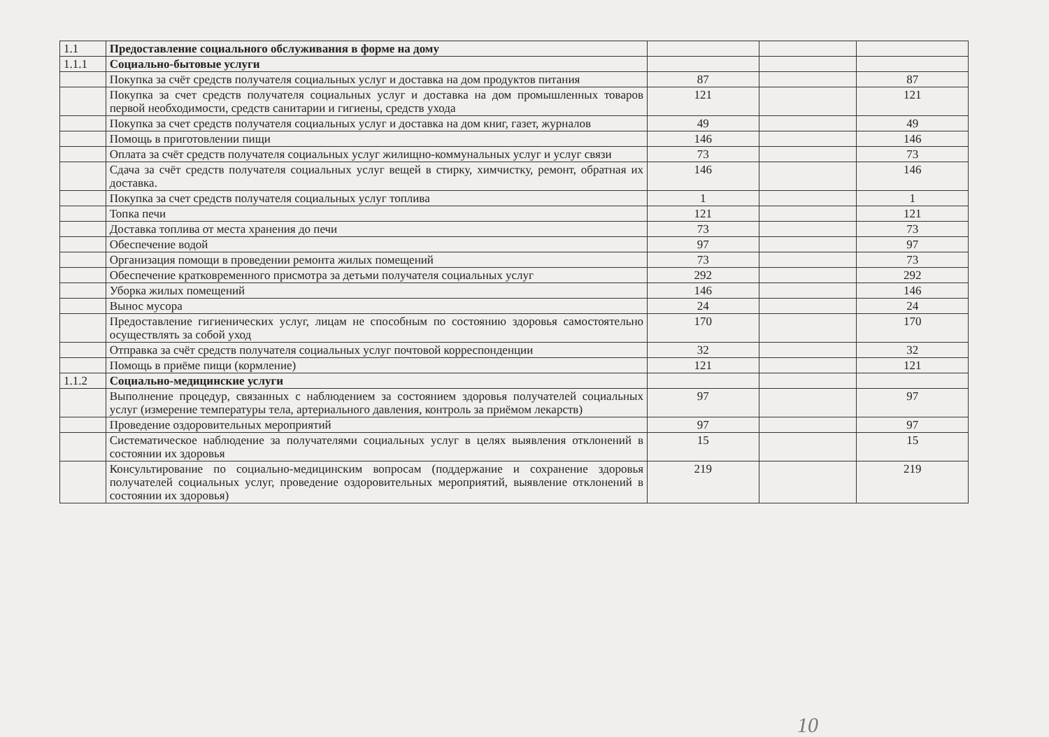| 1.1 | Предоставление социального обслуживания в форме на дому | | | |
| 1.1.1 | Социально-бытовые услуги | | | |
| | Покупка за счёт средств получателя социальных услуг и доставка на дом продуктов питания | 87 | | 87 |
| | Покупка за счет средств получателя социальных услуг и доставка на дом промышленных товаров первой необходимости, средств санитарии и гигиены, средств ухода | 121 | | 121 |
| | Покупка за счет средств получателя социальных услуг и доставка на дом книг, газет, журналов | 49 | | 49 |
| | Помощь в приготовлении пищи | 146 | | 146 |
| | Оплата за счёт средств получателя социальных услуг жилищно-коммунальных услуг и услуг связи | 73 | | 73 |
| | Сдача за счёт средств получателя социальных услуг вещей в стирку, химчистку, ремонт, обратная их доставка. | 146 | | 146 |
| | Покупка за счет средств получателя социальных услуг топлива | 1 | | 1 |
| | Топка печи | 121 | | 121 |
| | Доставка топлива от места хранения до печи | 73 | | 73 |
| | Обеспечение водой | 97 | | 97 |
| | Организация помощи в проведении ремонта жилых помещений | 73 | | 73 |
| | Обеспечение кратковременного присмотра за детьми получателя социальных услуг | 292 | | 292 |
| | Уборка жилых помещений | 146 | | 146 |
| | Вынос мусора | 24 | | 24 |
| | Предоставление гигиенических услуг, лицам не способным по состоянию здоровья самостоятельно осуществлять за собой уход | 170 | | 170 |
| | Отправка за счёт средств получателя социальных услуг почтовой корреспонденции | 32 | | 32 |
| | Помощь в приёме пищи (кормление) | 121 | | 121 |
| 1.1.2 | Социально-медицинские услуги | | | |
| | Выполнение процедур, связанных с наблюдением за состоянием здоровья получателей социальных услуг (измерение температуры тела, артериального давления, контроль за приёмом лекарств) | 97 | | 97 |
| | Проведение оздоровительных мероприятий | 97 | | 97 |
| | Систематическое наблюдение за получателями социальных услуг в целях выявления отклонений в состоянии их здоровья | 15 | | 15 |
| | Консультирование по социально-медицинским вопросам (поддержание и сохранение здоровья получателей социальных услуг, проведение оздоровительных мероприятий, выявление отклонений в состоянии их здоровья) | 219 | | 219 |
10